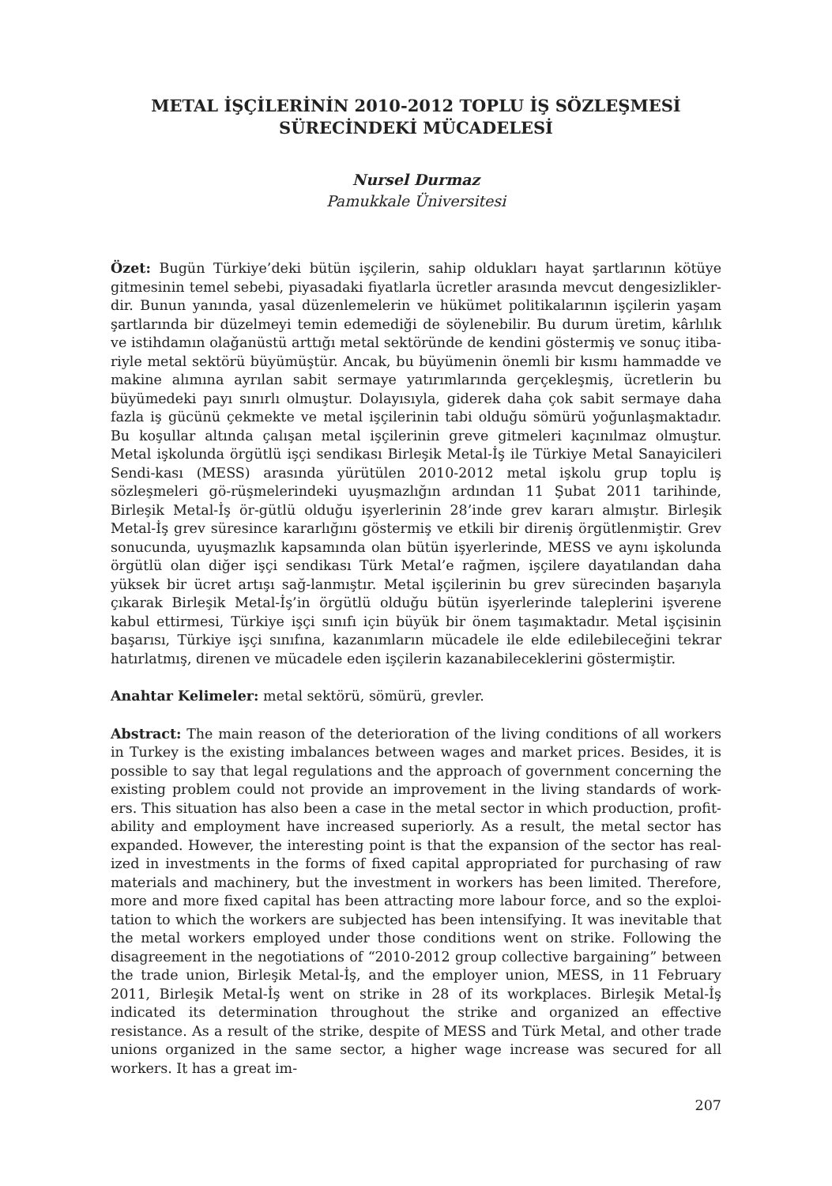METAL İŞÇİLERİNİN 2010-2012 TOPLU İŞ SÖZLEŞMESİ
SÜRECİNDEKİ MÜCADELESİ
Nursel Durmaz
Pamukkale Üniversitesi
Özet: Bugün Türkiye’deki bütün işçilerin, sahip oldukları hayat şartlarının kötüye gitmesinin temel sebebi, piyasadaki fiyatlarla ücretler arasında mevcut dengesizlikler-dir. Bunun yanında, yasal düzenlemelerin ve hükümet politikalarının işçilerin yaşam şartlarında bir düzelmeyi temin edemediği de söylenebilir. Bu durum üretim, kârlılık ve istihdamın olağanüstü arttığı metal sektöründe de kendini göstermiş ve sonuç itiba-riyle metal sektörü büyümüştür. Ancak, bu büyümenin önemli bir kısmı hammadde ve makine alımına ayrılan sabit sermaye yatırımlarında gerçekleşmiş, ücretlerin bu büyümedeki payı sınırlı olmuştur. Dolayısıyla, giderek daha çok sabit sermaye daha fazla iş gücünü çekmekte ve metal işçilerinin tabi olduğu sömürü yoğunlaşmaktadır. Bu koşullar altında çalışan metal işçilerinin greve gitmeleri kaçınılmaz olmuştur. Metal işkolunda örgütlü işçi sendikası Birleşik Metal-İş ile Türkiye Metal Sanayicileri Sendi-kası (MESS) arasında yürütülen 2010-2012 metal işkolu grup toplu iş sözleşmeleri gö-rüşmelerindeki uyuşmazlığın ardından 11 Şubat 2011 tarihinde, Birleşik Metal-İş ör-gütlü olduğu işyerlerinin 28’inde grev kararı almıştır. Birleşik Metal-İş grev süresince kararlığını göstermiş ve etkili bir direniş örgütlenmiştir. Grev sonucunda, uyuşmazlık kapsamında olan bütün işyerlerinde, MESS ve aynı işkolunda örgütlü olan diğer işçi sendikası Türk Metal’e rağmen, işçilere dayatılandan daha yüksek bir ücret artışı sağ-lanmıştır. Metal işçilerinin bu grev sürecinden başarıyla çıkarak Birleşik Metal-İş’in örgütlü olduğu bütün işyerlerinde taleplerini işverene kabul ettirmesi, Türkiye işçi sınıfı için büyük bir önem taşımaktadır. Metal işçisinin başarısı, Türkiye işçi sınıfına, kazanımların mücadele ile elde edilebileceğini tekrar hatırlatmış, direnen ve mücadele eden işçilerin kazanabileceklerini göstermiştir.
Anahtar Kelimeler: metal sektörü, sömürü, grevler.
Abstract: The main reason of the deterioration of the living conditions of all workers in Turkey is the existing imbalances between wages and market prices. Besides, it is possible to say that legal regulations and the approach of government concerning the existing problem could not provide an improvement in the living standards of work-ers. This situation has also been a case in the metal sector in which production, profit-ability and employment have increased superiorly. As a result, the metal sector has expanded. However, the interesting point is that the expansion of the sector has real-ized in investments in the forms of fixed capital appropriated for purchasing of raw materials and machinery, but the investment in workers has been limited. Therefore, more and more fixed capital has been attracting more labour force, and so the exploi-tation to which the workers are subjected has been intensifying. It was inevitable that the metal workers employed under those conditions went on strike. Following the disagreement in the negotiations of “2010-2012 group collective bargaining” between the trade union, Birleşik Metal-İş, and the employer union, MESS, in 11 February 2011, Birleşik Metal-İş went on strike in 28 of its workplaces. Birleşik Metal-İş indicated its determination throughout the strike and organized an effective resistance. As a result of the strike, despite of MESS and Türk Metal, and other trade unions organized in the same sector, a higher wage increase was secured for all workers. It has a great im-
207